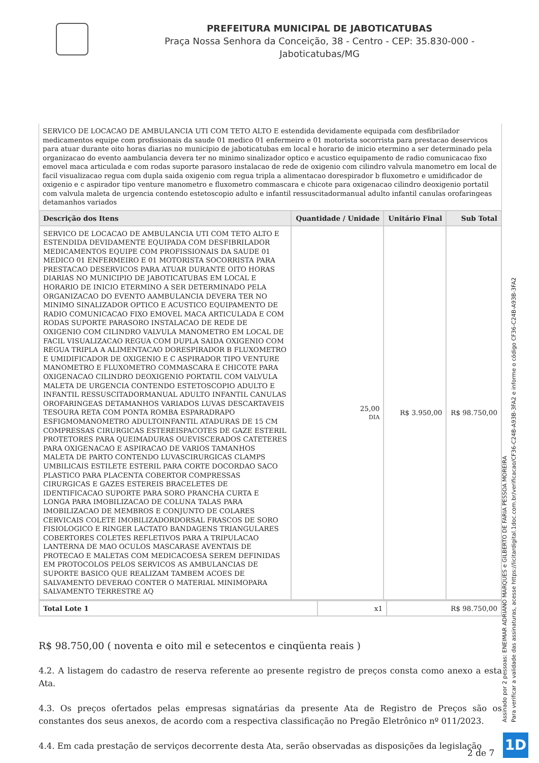PREFEITURA MUNICIPAL DE JABOTICATUBAS
Praça Nossa Senhora da Conceição, 38 - Centro - CEP: 35.830-000 -
Jaboticatubas/MG
SERVICO DE LOCACAO DE AMBULANCIA UTI COM TETO ALTO E estendida devidamente equipada com desfibrilador medicamentos equipe com profissionais da saude 01 medico 01 enfermeiro e 01 motorista socorrista para prestacao deservicos para atuar durante oito horas diarias no municipio de jaboticatubas em local e horario de inicio etermino a ser determinado pela organizacao do evento aambulancia devera ter no minimo sinalizador optico e acustico equipamento de radio comunicacao fixo emovel maca articulada e com rodas suporte parasoro instalacao de rede de oxigenio com cilindro valvula manometro em local de facil visualizacao regua com dupla saida oxigenio com regua tripla a alimentacao dorespirador b fluxometro e umidificador de oxigenio e c aspirador tipo venture manometro e fluxometro commascara e chicote para oxigenacao cilindro deoxigenio portatil com valvula maleta de urgencia contendo estetoscopio adulto e infantil ressuscitadormanual adulto infantil canulas orofaringeas detamanhos variados
| Descrição dos Itens | Quantidade / Unidade | Unitário Final | Sub Total |
| --- | --- | --- | --- |
| SERVICO DE LOCACAO DE AMBULANCIA UTI COM TETO ALTO E ESTENDIDA DEVIDAMENTE EQUIPADA COM DESFIBRILADOR MEDICAMENTOS EQUIPE COM PROFISSIONAIS DA SAUDE 01 MEDICO 01 ENFERMEIRO E 01 MOTORISTA SOCORRISTA PARA PRESTACAO DESERVICOS PARA ATUAR DURANTE OITO HORAS DIARIAS NO MUNICIPIO DE JABOTICATUBAS EM LOCAL E HORARIO DE INICIO ETERMINO A SER DETERMINADO PELA ORGANIZACAO DO EVENTO AAMBULANCIA DEVERA TER NO MINIMO SINALIZADOR OPTICO E ACUSTICO EQUIPAMENTO DE RADIO COMUNICACAO FIXO EMOVEL MACA ARTICULADA E COM RODAS SUPORTE PARASORO INSTALACAO DE REDE DE OXIGENIO COM CILINDRO VALVULA MANOMETRO EM LOCAL DE FACIL VISUALIZACAO REGUA COM DUPLA SAIDA OXIGENIO COM REGUA TRIPLA A ALIMENTACAO DORESPIRADOR B FLUXOMETRO E UMIDIFICADOR DE OXIGENIO E C ASPIRADOR TIPO VENTURE MANOMETRO E FLUXOMETRO COMMASCARA E CHICOTE PARA OXIGENACAO CILINDRO DEOXIGENIO PORTATIL COM VALVULA MALETA DE URGENCIA CONTENDO ESTETOSCOPIO ADULTO E INFANTIL RESSUSCITADORMANUAL ADULTO INFANTIL CANULAS OROFARINGEAS DETAMANHOS VARIADOS LUVAS DESCARTAVEIS TESOURA RETA COM PONTA ROMBA ESPARADRAPO ESFIGMOMANOMETRO ADULTOINFANTIL ATADURAS DE 15 CM COMPRESSAS CIRURGICAS ESTEREISPACOTES DE GAZE ESTERIL PROTETORES PARA QUEIMADURAS OUEVISCERADOS CATETERES PARA OXIGENACAO E ASPIRACAO DE VARIOS TAMANHOS MALETA DE PARTO CONTENDO LUVASCIRURGICAS CLAMPS UMBILICAIS ESTILETE ESTERIL PARA CORTE DOCORDAO SACO PLASTICO PARA PLACENTA COBERTOR COMPRESSAS CIRURGICAS E GAZES ESTEREIS BRACELETES DE IDENTIFICACAO SUPORTE PARA SORO PRANCHA CURTA E LONGA PARA IMOBILIZACAO DE COLUNA TALAS PARA IMOBILIZACAO DE MEMBROS E CONJUNTO DE COLARES CERVICAIS COLETE IMOBILIZADORDORSAL FRASCOS DE SORO FISIOLOGICO E RINGER LACTATO BANDAGENS TRIANGULARES COBERTORES COLETES REFLETIVOS PARA A TRIPULACAO LANTERNA DE MAO OCULOS MASCARASE AVENTAIS DE PROTECAO E MALETAS COM MEDICACOESA SEREM DEFINIDAS EM PROTOCOLOS PELOS SERVICOS AS AMBULANCIAS DE SUPORTE BASICO QUE REALIZAM TAMBEM ACOES DE SALVAMENTO DEVERAO CONTER O MATERIAL MINIMOPARA SALVAMENTO TERRESTRE AQ | 25,00 DIA | R$ 3.950,00 | R$ 98.750,00 |
| Total Lote 1 | x1 | R$ 98.750,00 |
R$ 98.750,00 ( noventa e oito mil e setecentos e cinqüenta reais )
4.2. A listagem do cadastro de reserva referente ao presente registro de preços consta como anexo a esta Ata.
4.3. Os preços ofertados pelas empresas signatárias da presente Ata de Registro de Preços são os constantes dos seus anexos, de acordo com a respectiva classificação no Pregão Eletrônico nº 011/2023.
4.4. Em cada prestação de serviços decorrente desta Ata, serão observadas as disposições da legislação
Assinado por 2 pessoas: ENEIMAR ADRIANO MARQUES e GILBERTO DE FARIA PESSOA MOREIRA
Para verificar a validade das assinaturas, acesse https://licitardigital.1doc.com.br/verificacao/CF36-C24B-A93B-3FA2 e informe o código CF36-C24B-A93B-3FA2
1D
2 de 7